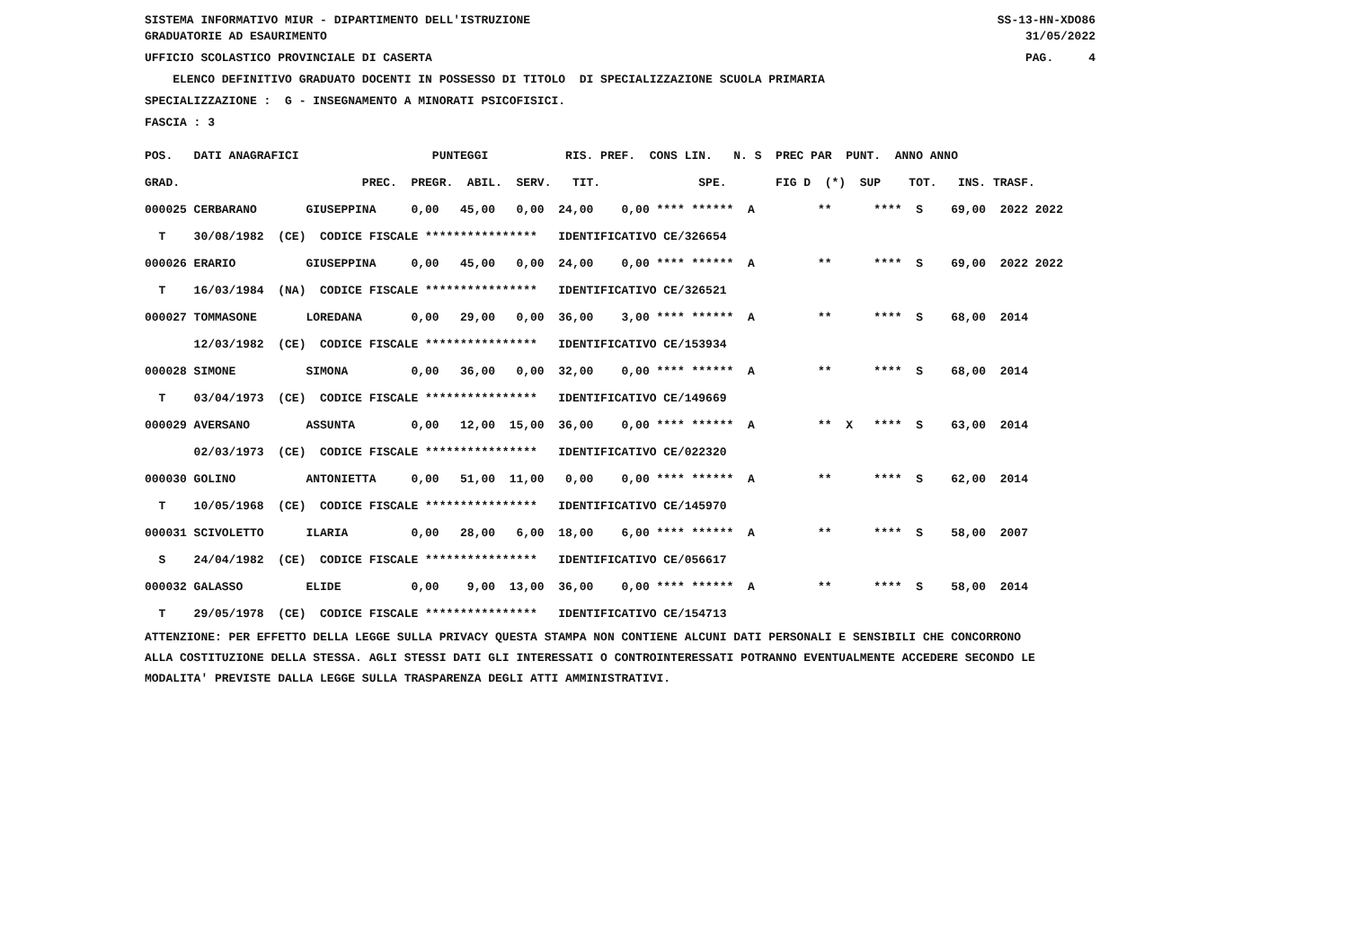SISTEMA INFORMATIVO MIUR - DIPARTIMENTO DELL'ISTRUZIONE GRADUATORIE AD ESAURIMENTO
SS-13-HN-XDO86 31/05/2022
UFFICIO SCOLASTICO PROVINCIALE DI CASERTA
PAG. 4
ELENCO DEFINITIVO GRADUATO DOCENTI IN POSSESSO DI TITOLO DI SPECIALIZZAZIONE SCUOLA PRIMARIA
SPECIALIZZAZIONE : G - INSEGNAMENTO A MINORATI PSICOFISICI.
FASCIA : 3
| POS. DATI ANAGRAFICI PUNTEGGI RIS. PREF. CONS LIN. N. S PREC PAR PUNT. ANNO ANNO |
| --- |
| GRAD. PREC. PREGR. ABIL. SERV. TIT. SPE. FIG D (*) SUP TOT. INS. TRASF. |
| 000025 CERBARANO GIUSEPPINA 0,00 45,00 0,00 24,00 0,00 **** ****** A ** **** S 69,00 2022 2022 |
| T 30/08/1982 (CE) CODICE FISCALE **************** IDENTIFICATIVO CE/326654 |
| 000026 ERARIO GIUSEPPINA 0,00 45,00 0,00 24,00 0,00 **** ****** A ** **** S 69,00 2022 2022 |
| T 16/03/1984 (NA) CODICE FISCALE **************** IDENTIFICATIVO CE/326521 |
| 000027 TOMMASONE LOREDANA 0,00 29,00 0,00 36,00 3,00 **** ****** A ** **** S 68,00 2014 |
| 12/03/1982 (CE) CODICE FISCALE **************** IDENTIFICATIVO CE/153934 |
| 000028 SIMONE SIMONA 0,00 36,00 0,00 32,00 0,00 **** ****** A ** **** S 68,00 2014 |
| T 03/04/1973 (CE) CODICE FISCALE **************** IDENTIFICATIVO CE/149669 |
| 000029 AVERSANO ASSUNTA 0,00 12,00 15,00 36,00 0,00 **** ****** A ** X **** S 63,00 2014 |
| 02/03/1973 (CE) CODICE FISCALE **************** IDENTIFICATIVO CE/022320 |
| 000030 GOLINO ANTONIETTA 0,00 51,00 11,00 0,00 0,00 **** ****** A ** **** S 62,00 2014 |
| T 10/05/1968 (CE) CODICE FISCALE **************** IDENTIFICATIVO CE/145970 |
| 000031 SCIVOLETTO ILARIA 0,00 28,00 6,00 18,00 6,00 **** ****** A ** **** S 58,00 2007 |
| S 24/04/1982 (CE) CODICE FISCALE **************** IDENTIFICATIVO CE/056617 |
| 000032 GALASSO ELIDE 0,00 9,00 13,00 36,00 0,00 **** ****** A ** **** S 58,00 2014 |
| T 29/05/1978 (CE) CODICE FISCALE **************** IDENTIFICATIVO CE/154713 |
ATTENZIONE: PER EFFETTO DELLA LEGGE SULLA PRIVACY QUESTA STAMPA NON CONTIENE ALCUNI DATI PERSONALI E SENSIBILI CHE CONCORRONO ALLA COSTITUZIONE DELLA STESSA. AGLI STESSI DATI GLI INTERESSATI O CONTROINTERESSATI POTRANNO EVENTUALMENTE ACCEDERE SECONDO LE MODALITA' PREVISTE DALLA LEGGE SULLA TRASPARENZA DEGLI ATTI AMMINISTRATIVI.